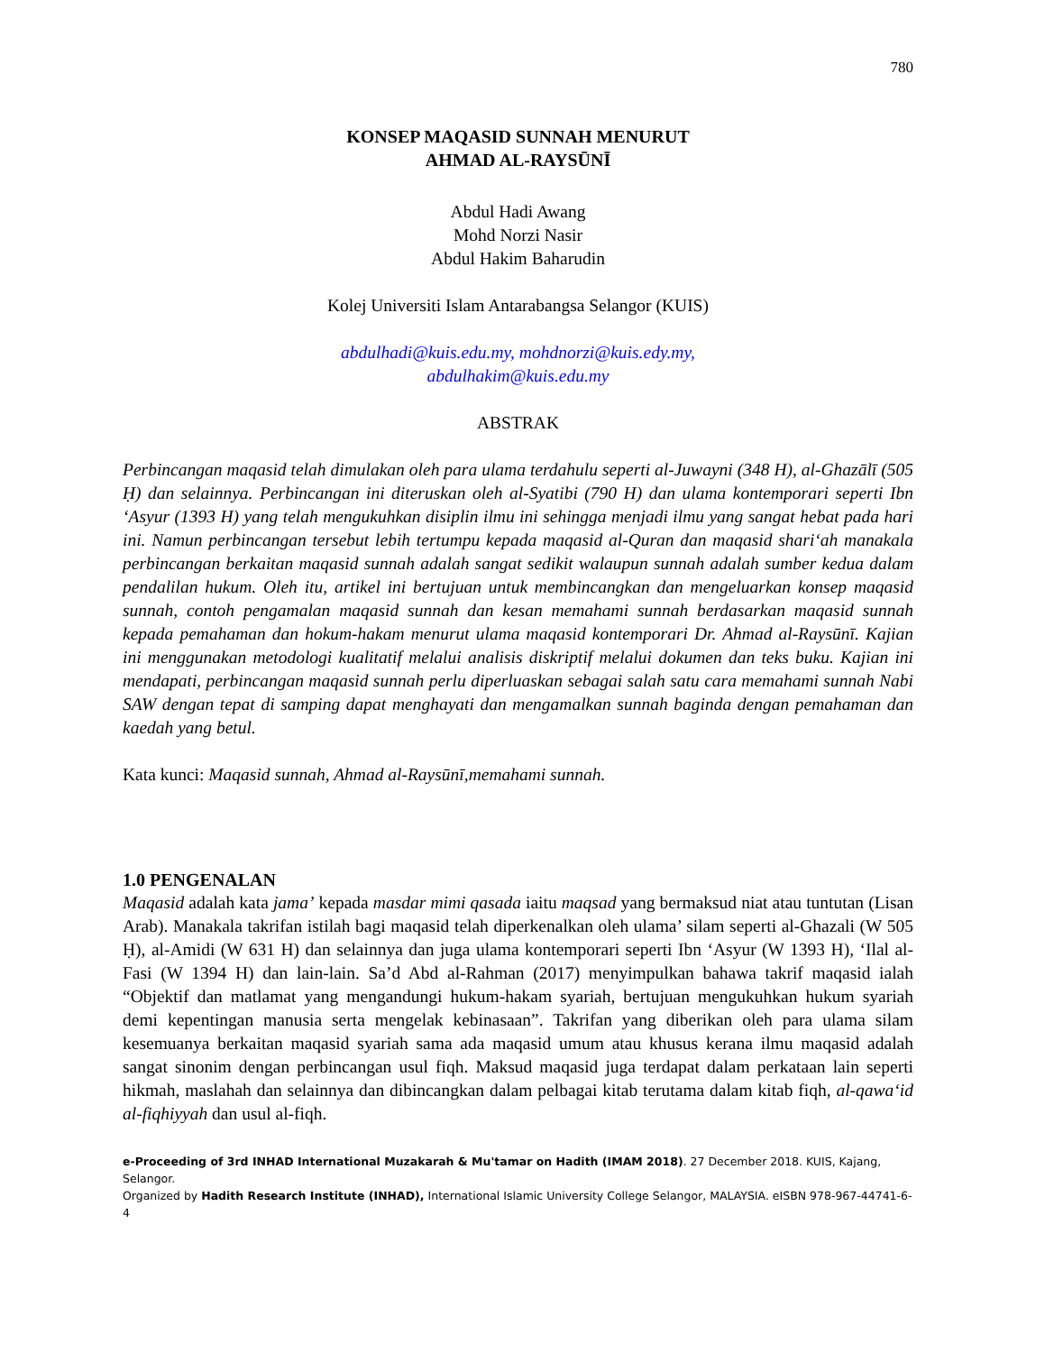780
KONSEP MAQASID SUNNAH MENURUT
AHMAD AL-RAYSŪNĪ
Abdul Hadi Awang
Mohd Norzi Nasir
Abdul Hakim Baharudin
Kolej Universiti Islam Antarabangsa Selangor (KUIS)
abdulhadi@kuis.edu.my, mohdnorzi@kuis.edy.my,
abdulhakim@kuis.edu.my
ABSTRAK
Perbincangan maqasid telah dimulakan oleh para ulama terdahulu seperti al-Juwayni (348 H), al-Ghazālī (505 Ḥ) dan selainnya. Perbincangan ini diteruskan oleh al-Syatibi (790 H) dan ulama kontemporari seperti Ibn ‘Asyur (1393 H) yang telah mengukuhkan disiplin ilmu ini sehingga menjadi ilmu yang sangat hebat pada hari ini. Namun perbincangan tersebut lebih tertumpu kepada maqasid al-Quran dan maqasid shari‘ah manakala perbincangan berkaitan maqasid sunnah adalah sangat sedikit walaupun sunnah adalah sumber kedua dalam pendalilan hukum. Oleh itu, artikel ini bertujuan untuk membincangkan dan mengeluarkan konsep maqasid sunnah, contoh pengamalan maqasid sunnah dan kesan memahami sunnah berdasarkan maqasid sunnah kepada pemahaman dan hokum-hakam menurut ulama maqasid kontemporari Dr. Ahmad al-Raysūnī. Kajian ini menggunakan metodologi kualitatif melalui analisis diskriptif melalui dokumen dan teks buku. Kajian ini mendapati, perbincangan maqasid sunnah perlu diperluaskan sebagai salah satu cara memahami sunnah Nabi SAW dengan tepat di samping dapat menghayati dan mengamalkan sunnah baginda dengan pemahaman dan kaedah yang betul.
Kata kunci: Maqasid sunnah, Ahmad al-Raysūnī,memahami sunnah.
1.0 PENGENALAN
Maqasid adalah kata jama’ kepada masdar mimi qasada iaitu maqsad yang bermaksud niat atau tuntutan (Lisan Arab). Manakala takrifan istilah bagi maqasid telah diperkenalkan oleh ulama’ silam seperti al-Ghazali (W 505 Ḥ), al-Amidi (W 631 H) dan selainnya dan juga ulama kontemporari seperti Ibn ‘Asyur (W 1393 H), ‘Ilal al-Fasi (W 1394 H) dan lain-lain. Sa’d Abd al-Rahman (2017) menyimpulkan bahawa takrif maqasid ialah “Objektif dan matlamat yang mengandungi hukum-hakam syariah, bertujuan mengukuhkan hukum syariah demi kepentingan manusia serta mengelak kebinasaan”. Takrifan yang diberikan oleh para ulama silam kesemuanya berkaitan maqasid syariah sama ada maqasid umum atau khusus kerana ilmu maqasid adalah sangat sinonim dengan perbincangan usul fiqh. Maksud maqasid juga terdapat dalam perkataan lain seperti hikmah, maslahah dan selainnya dan dibincangkan dalam pelbagai kitab terutama dalam kitab fiqh, al-qawa‘id al-fiqhiyyah dan usul al-fiqh.
e-Proceeding of 3rd INHAD International Muzakarah & Mu'tamar on Hadith (IMAM 2018). 27 December 2018. KUIS, Kajang, Selangor.
Organized by Hadith Research Institute (INHAD), International Islamic University College Selangor, MALAYSIA. eISBN 978-967-44741-6-4